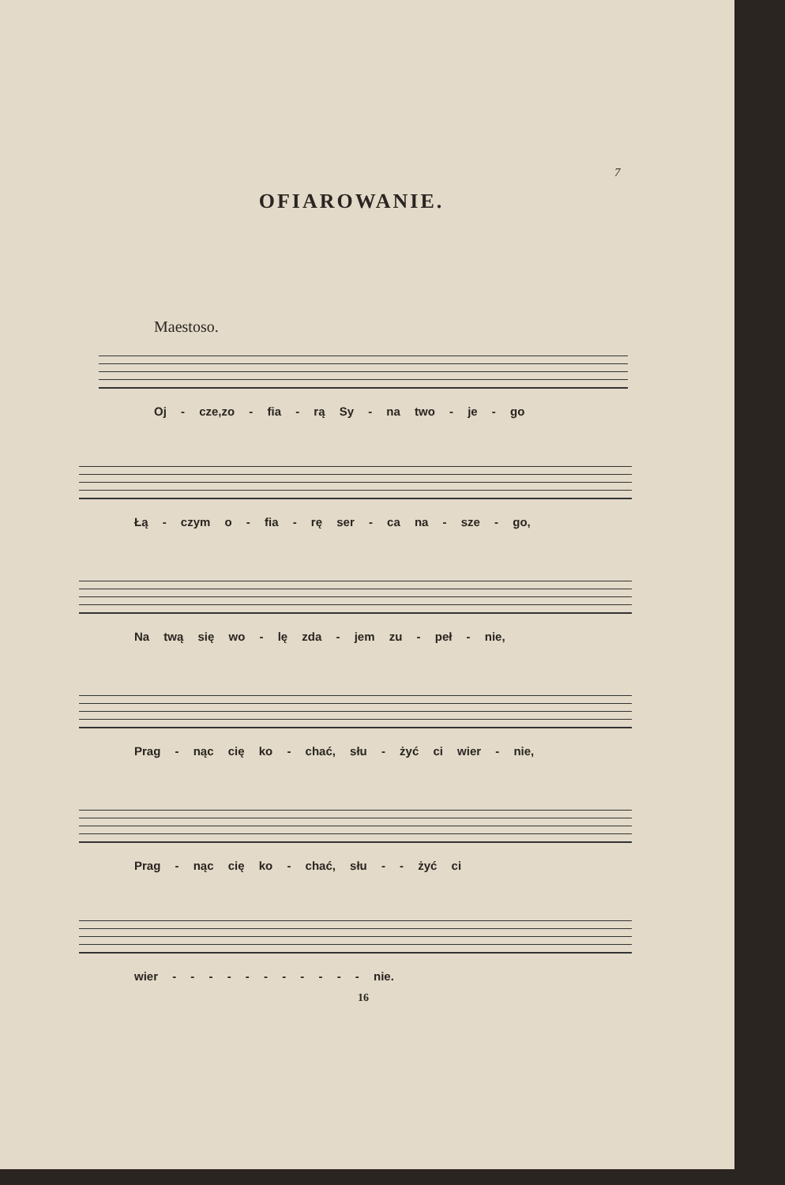7
OFIAROWANIE.
Maestoso.
Oj - cze,zo - fia - rą Sy - na two - je - go
Łą - czym o - fia - rę ser - ca na - sze - go,
Na twą się wo - lę zda - jem zu - peł - nie,
Prag - nąc cię ko - chać, słu - żyć ci wier - nie,
Prag - nąc cię ko - chać, słu - - żyć ci
wier - - - - - - - - - - - nie.
16